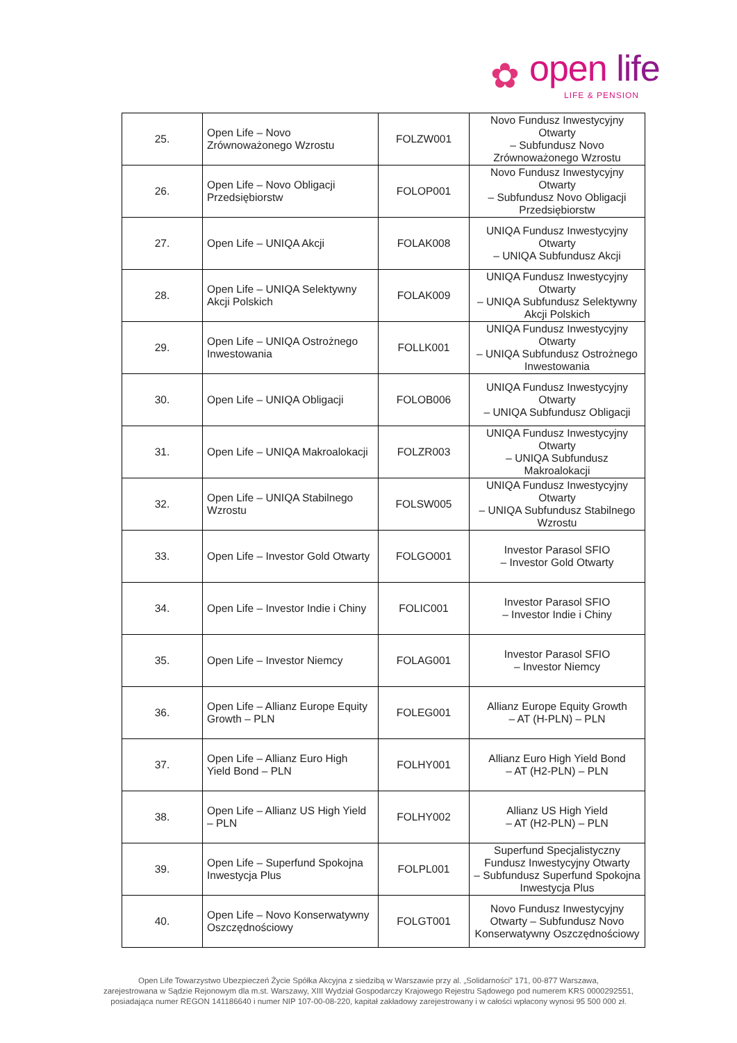✿ open life
LIFE & PENSION
| 25. | Open Life – Novo Zrównoważonego Wzrostu | FOLZW001 | Novo Fundusz Inwestycyjny Otwarty – Subfundusz Novo Zrównoważonego Wzrostu |
| 26. | Open Life – Novo Obligacji Przedsiębiorstw | FOLOP001 | Novo Fundusz Inwestycyjny Otwarty – Subfundusz Novo Obligacji Przedsiębiorstw |
| 27. | Open Life – UNIQA Akcji | FOLAK008 | UNIQA Fundusz Inwestycyjny Otwarty – UNIQA Subfundusz Akcji |
| 28. | Open Life – UNIQA Selektywny Akcji Polskich | FOLAK009 | UNIQA Fundusz Inwestycyjny Otwarty – UNIQA Subfundusz Selektywny Akcji Polskich |
| 29. | Open Life – UNIQA Ostrożnego Inwestowania | FOLLK001 | UNIQA Fundusz Inwestycyjny Otwarty – UNIQA Subfundusz Ostrożnego Inwestowania |
| 30. | Open Life – UNIQA Obligacji | FOLOB006 | UNIQA Fundusz Inwestycyjny Otwarty – UNIQA Subfundusz Obligacji |
| 31. | Open Life – UNIQA Makroalokacji | FOLZR003 | UNIQA Fundusz Inwestycyjny Otwarty – UNIQA Subfundusz Makroalokacji |
| 32. | Open Life – UNIQA Stabilnego Wzrostu | FOLSW005 | UNIQA Fundusz Inwestycyjny Otwarty – UNIQA Subfundusz Stabilnego Wzrostu |
| 33. | Open Life – Investor Gold Otwarty | FOLGO001 | Investor Parasol SFIO – Investor Gold Otwarty |
| 34. | Open Life – Investor Indie i Chiny | FOLIC001 | Investor Parasol SFIO – Investor Indie i Chiny |
| 35. | Open Life – Investor Niemcy | FOLAG001 | Investor Parasol SFIO – Investor Niemcy |
| 36. | Open Life – Allianz Europe Equity Growth – PLN | FOLEG001 | Allianz Europe Equity Growth – AT (H-PLN) – PLN |
| 37. | Open Life – Allianz Euro High Yield Bond – PLN | FOLHY001 | Allianz Euro High Yield Bond – AT (H2-PLN) – PLN |
| 38. | Open Life – Allianz US High Yield – PLN | FOLHY002 | Allianz US High Yield – AT (H2-PLN) – PLN |
| 39. | Open Life – Superfund Spokojna Inwestycja Plus | FOLPL001 | Superfund Specjalistyczny Fundusz Inwestycyjny Otwarty – Subfundusz Superfund Spokojna Inwestycja Plus |
| 40. | Open Life – Novo Konserwatywny Oszczędnościowy | FOLGT001 | Novo Fundusz Inwestycyjny Otwarty – Subfundusz Novo Konserwatywny Oszczędnościowy |
Open Life Towarzystwo Ubezpieczeń Życie Spółka Akcyjna z siedzibą w Warszawie przy al. „Solidarności” 171, 00-877 Warszawa,
zarejestrowana w Sądzie Rejonowym dla m.st. Warszawy, XIII Wydział Gospodarczy Krajowego Rejestru Sądowego pod numerem KRS 0000292551,
posiadająca numer REGON 141186640 i numer NIP 107-00-08-220, kapitał zakładowy zarejestrowany i w całości wpłacony wynosi 95 500 000 zł.